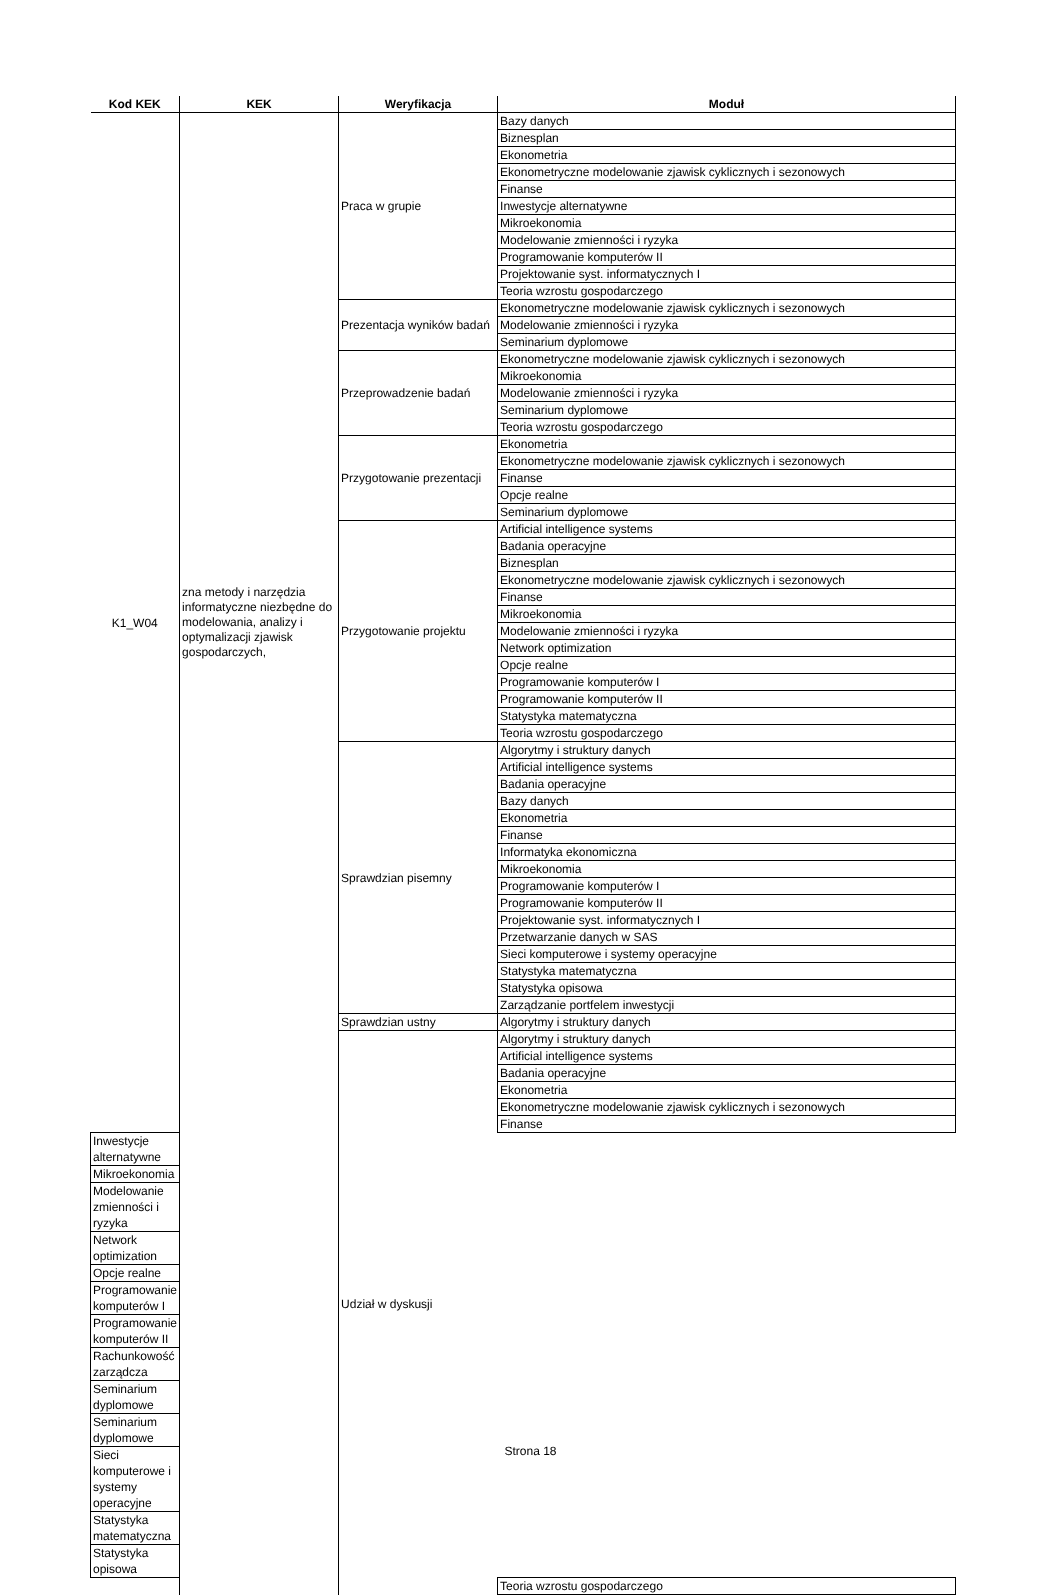| Kod KEK | KEK | Weryfikacja | Moduł |
| --- | --- | --- | --- |
| K1_W04 | zna metody i narzędzia informatyczne niezbędne do modelowania, analizy i optymalizacji zjawisk gospodarczych, | Praca w grupie | Bazy danych |
| | | | Biznesplan |
| | | | Ekonometria |
| | | | Ekonometryczne modelowanie zjawisk cyklicznych i sezonowych |
| | | | Finanse |
| | | | Inwestycje alternatywne |
| | | | Mikroekonomia |
| | | | Modelowanie zmienności i ryzyka |
| | | | Programowanie komputerów II |
| | | | Projektowanie syst. informatycznych I |
| | | | Teoria wzrostu gospodarczego |
| | | Prezentacja wyników badań | Ekonometryczne modelowanie zjawisk cyklicznych i sezonowych |
| | | | Modelowanie zmienności i ryzyka |
| | | | Seminarium dyplomowe |
| | | Przeprowadzenie badań | Ekonometryczne modelowanie zjawisk cyklicznych i sezonowych |
| | | | Mikroekonomia |
| | | | Modelowanie zmienności i ryzyka |
| | | | Seminarium dyplomowe |
| | | | Teoria wzrostu gospodarczego |
| | | Przygotowanie prezentacji | Ekonometria |
| | | | Ekonometryczne modelowanie zjawisk cyklicznych i sezonowych |
| | | | Finanse |
| | | | Opcje realne |
| | | | Seminarium dyplomowe |
| | | Przygotowanie projektu | Artificial intelligence systems |
| | | | Badania operacyjne |
| | | | Biznesplan |
| | | | Ekonometryczne modelowanie zjawisk cyklicznych i sezonowych |
| | | | Finanse |
| | | | Mikroekonomia |
| | | | Modelowanie zmienności i ryzyka |
| | | | Network optimization |
| | | | Opcje realne |
| | | | Programowanie komputerów I |
| | | | Programowanie komputerów II |
| | | | Statystyka matematyczna |
| | | | Teoria wzrostu gospodarczego |
| | | Sprawdzian pisemny | Algorytmy i struktury danych |
| | | | Artificial intelligence systems |
| | | | Badania operacyjne |
| | | | Bazy danych |
| | | | Ekonometria |
| | | | Finanse |
| | | | Informatyka ekonomiczna |
| | | | Mikroekonomia |
| | | | Programowanie komputerów I |
| | | | Programowanie komputerów II |
| | | | Projektowanie syst. informatycznych I |
| | | | Przetwarzanie danych w SAS |
| | | | Sieci komputerowe i systemy operacyjne |
| | | | Statystyka matematyczna |
| | | | Statystyka opisowa |
| | | | Zarządzanie portfelem inwestycji |
| | | Sprawdzian ustny | Algorytmy i struktury danych |
| | | Udział w dyskusji | Algorytmy i struktury danych |
| | | | Artificial intelligence systems |
| | | | Badania operacyjne |
| | | | Ekonometria |
| | | | Ekonometryczne modelowanie zjawisk cyklicznych i sezonowych |
| | | | Finanse |
| Inwestycje alternatywne | | | |
| Mikroekonomia | | | |
| Modelowanie zmienności i ryzyka | | | |
| Network optimization | | | |
| Opcje realne | | | |
| Programowanie komputerów I | | | |
| Programowanie komputerów II | | | |
| Rachunkowość zarządcza | | | |
| Seminarium dyplomowe | | | |
| Seminarium dyplomowe | | | |
| Sieci komputerowe i systemy operacyjne | | | |
| Statystyka matematyczna | | | |
| Statystyka opisowa | | | |
| | | | Teoria wzrostu gospodarczego |
Strona 18